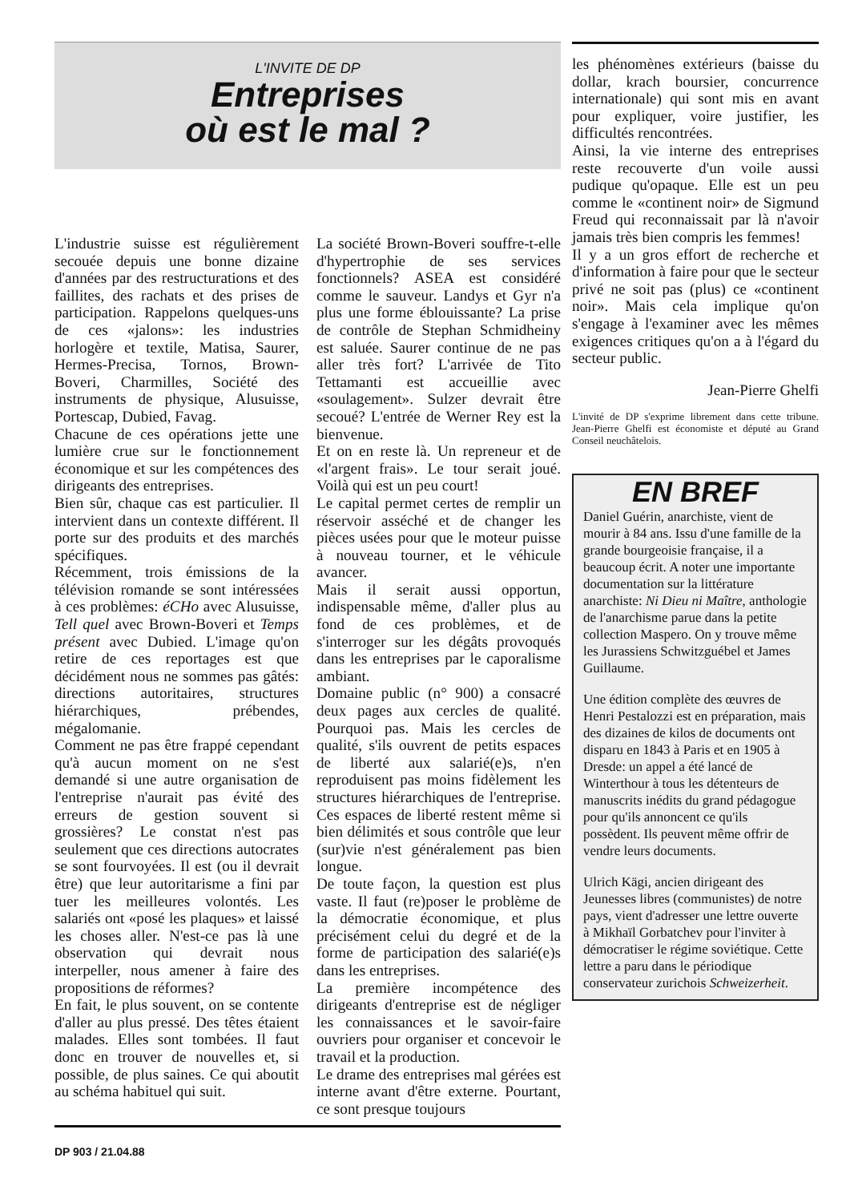L'INVITE DE DP
Entreprises
où est le mal ?
L'industrie suisse est régulièrement secouée depuis une bonne dizaine d'années par des restructurations et des faillites, des rachats et des prises de participation. Rappelons quelques-uns de ces «jalons»: les industries horlogère et textile, Matisa, Saurer, Hermes-Precisa, Tornos, Brown-Boveri, Charmilles, Société des instruments de physique, Alusuisse, Portescap, Dubied, Favag.
Chacune de ces opérations jette une lumière crue sur le fonctionnement économique et sur les compétences des dirigeants des entreprises.
Bien sûr, chaque cas est particulier. Il intervient dans un contexte différent. Il porte sur des produits et des marchés spécifiques.
Récemment, trois émissions de la télévision romande se sont intéressées à ces problèmes: éCHo avec Alusuisse, Tell quel avec Brown-Boveri et Temps présent avec Dubied. L'image qu'on retire de ces reportages est que décidément nous ne sommes pas gâtés: directions autoritaires, structures hiérarchiques, prébendes, mégalomanie.
Comment ne pas être frappé cependant qu'à aucun moment on ne s'est demandé si une autre organisation de l'entreprise n'aurait pas évité des erreurs de gestion souvent si grossières? Le constat n'est pas seulement que ces directions autocrates se sont fourvoyées. Il est (ou il devrait être) que leur autoritarisme a fini par tuer les meilleures volontés. Les salariés ont «posé les plaques» et laissé les choses aller. N'est-ce pas là une observation qui devrait nous interpeller, nous amener à faire des propositions de réformes?
En fait, le plus souvent, on se contente d'aller au plus pressé. Des têtes étaient malades. Elles sont tombées. Il faut donc en trouver de nouvelles et, si possible, de plus saines. Ce qui aboutit au schéma habituel qui suit.
La société Brown-Boveri souffre-t-elle d'hypertrophie de ses services fonctionnels? ASEA est considéré comme le sauveur. Landys et Gyr n'a plus une forme éblouissante? La prise de contrôle de Stephan Schmidheiny est saluée. Saurer continue de ne pas aller très fort? L'arrivée de Tito Tettamanti est accueillie avec «soulagement». Sulzer devrait être secoué? L'entrée de Werner Rey est la bienvenue.
Et on en reste là. Un repreneur et de «l'argent frais». Le tour serait joué. Voilà qui est un peu court!
Le capital permet certes de remplir un réservoir asséché et de changer les pièces usées pour que le moteur puisse à nouveau tourner, et le véhicule avancer.
Mais il serait aussi opportun, indispensable même, d'aller plus au fond de ces problèmes, et de s'interroger sur les dégâts provoqués dans les entreprises par le caporalisme ambiant.
Domaine public (n° 900) a consacré deux pages aux cercles de qualité. Pourquoi pas. Mais les cercles de qualité, s'ils ouvrent de petits espaces de liberté aux salarié(e)s, n'en reproduisent pas moins fidèlement les structures hiérarchiques de l'entreprise. Ces espaces de liberté restent même si bien délimités et sous contrôle que leur (sur)vie n'est généralement pas bien longue.
De toute façon, la question est plus vaste. Il faut (re)poser le problème de la démocratie économique, et plus précisément celui du degré et de la forme de participation des salarié(e)s dans les entreprises.
La première incompétence des dirigeants d'entreprise est de négliger les connaissances et le savoir-faire ouvriers pour organiser et concevoir le travail et la production.
Le drame des entreprises mal gérées est interne avant d'être externe. Pourtant, ce sont presque toujours
DP 903 / 21.04.88
les phénomènes extérieurs (baisse du dollar, krach boursier, concurrence internationale) qui sont mis en avant pour expliquer, voire justifier, les difficultés rencontrées.
Ainsi, la vie interne des entreprises reste recouverte d'un voile aussi pudique qu'opaque. Elle est un peu comme le «continent noir» de Sigmund Freud qui reconnaissait par là n'avoir jamais très bien compris les femmes!
Il y a un gros effort de recherche et d'information à faire pour que le secteur privé ne soit pas (plus) ce «continent noir». Mais cela implique qu'on s'engage à l'examiner avec les mêmes exigences critiques qu'on a à l'égard du secteur public.
Jean-Pierre Ghelfi
L'invité de DP s'exprime librement dans cette tribune. Jean-Pierre Ghelfi est économiste et député au Grand Conseil neuchâtelois.
EN BREF
Daniel Guérin, anarchiste, vient de mourir à 84 ans. Issu d'une famille de la grande bourgeoisie française, il a beaucoup écrit. A noter une importante documentation sur la littérature anarchiste: Ni Dieu ni Maître, anthologie de l'anarchisme parue dans la petite collection Maspero. On y trouve même les Jurassiens Schwitzguébel et James Guillaume.
Une édition complète des œuvres de Henri Pestalozzi est en préparation, mais des dizaines de kilos de documents ont disparu en 1843 à Paris et en 1905 à Dresde: un appel a été lancé de Winterthour à tous les détenteurs de manuscrits inédits du grand pédagogue pour qu'ils annoncent ce qu'ils possèdent. Ils peuvent même offrir de vendre leurs documents.
Ulrich Kägi, ancien dirigeant des Jeunesses libres (communistes) de notre pays, vient d'adresser une lettre ouverte à Mikhaïl Gorbatchev pour l'inviter à démocratiser le régime soviétique. Cette lettre a paru dans le périodique conservateur zurichois Schweizerheit.